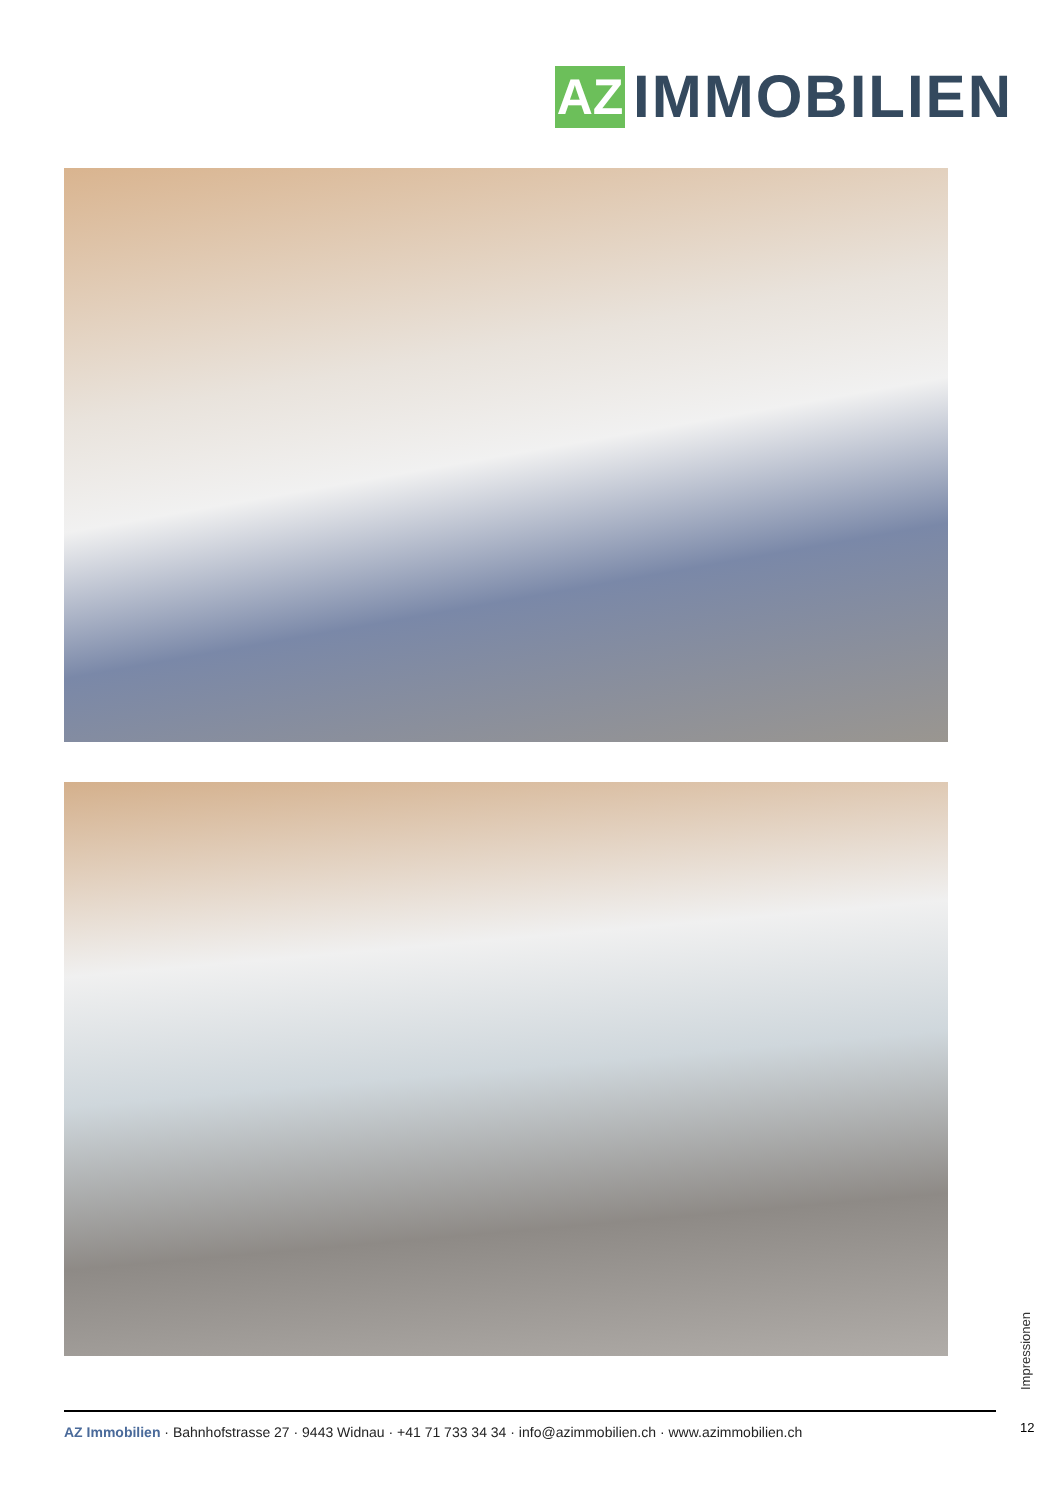AZ
IMMOBILIEN
Impressionen
12
AZ Immobilien · Bahnhofstrasse 27 · 9443 Widnau · +41 71 733 34 34 · info@azimmobilien.ch · www.azimmobilien.ch